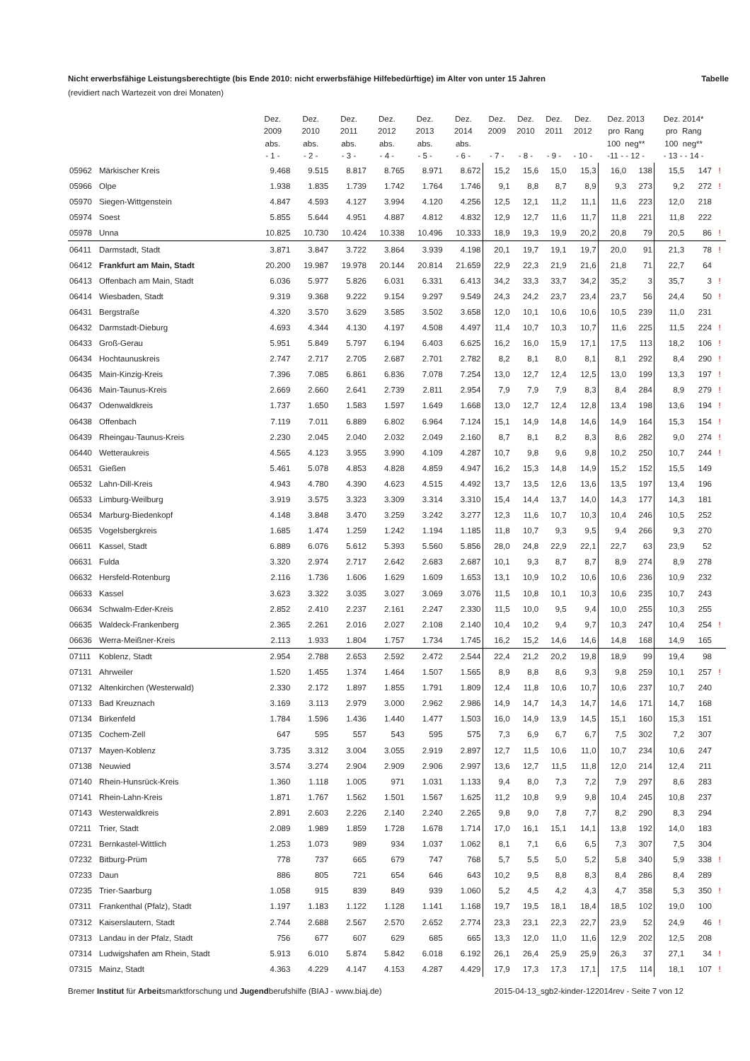Nicht erwerbsfähige Leistungsberechtigte (bis Ende 2010: nicht erwerbsfähige Hilfebedürftige) im Alter von unter 15 Jahren Tabelle
(revidiert nach Wartezeit von drei Monaten)
| | | Dez. 2009 abs. - 1 - | Dez. 2010 abs. - 2 - | Dez. 2011 abs. - 3 - | Dez. 2012 abs. - 4 - | Dez. 2013 abs. - 5 - | Dez. 2014 abs. - 6 - | Dez. 2009 - 7 - | Dez. 2010 - 8 - | Dez. 2011 - 9 - | Dez. 2012 - 10 - | Dez. 2013 pro Rang 100 neg** -11 - - 12 - | | Dez. 2014* pro Rang 100 neg** - 13 - - 14 - | | |
| --- | --- | --- | --- | --- | --- | --- | --- | --- | --- | --- | --- | --- | --- | --- | --- | --- |
| 05962 | Märkischer Kreis | 9.468 | 9.515 | 8.817 | 8.765 | 8.971 | 8.672 | 15,2 | 15,6 | 15,0 | 15,3 | 16,0 | 138 | 15,5 | 147 | ! |
| 05966 | Olpe | 1.938 | 1.835 | 1.739 | 1.742 | 1.764 | 1.746 | 9,1 | 8,8 | 8,7 | 8,9 | 9,3 | 273 | 9,2 | 272 | ! |
| 05970 | Siegen-Wittgenstein | 4.847 | 4.593 | 4.127 | 3.994 | 4.120 | 4.256 | 12,5 | 12,1 | 11,2 | 11,1 | 11,6 | 223 | 12,0 | 218 | |
| 05974 | Soest | 5.855 | 5.644 | 4.951 | 4.887 | 4.812 | 4.832 | 12,9 | 12,7 | 11,6 | 11,7 | 11,8 | 221 | 11,8 | 222 | |
| 05978 | Unna | 10.825 | 10.730 | 10.424 | 10.338 | 10.496 | 10.333 | 18,9 | 19,3 | 19,9 | 20,2 | 20,8 | 79 | 20,5 | 86 | ! |
| 06411 | Darmstadt, Stadt | 3.871 | 3.847 | 3.722 | 3.864 | 3.939 | 4.198 | 20,1 | 19,7 | 19,1 | 19,7 | 20,0 | 91 | 21,3 | 78 | ! |
| 06412 | Frankfurt am Main, Stadt | 20.200 | 19.987 | 19.978 | 20.144 | 20.814 | 21.659 | 22,9 | 22,3 | 21,9 | 21,6 | 21,8 | 71 | 22,7 | 64 | |
| 06413 | Offenbach am Main, Stadt | 6.036 | 5.977 | 5.826 | 6.031 | 6.331 | 6.413 | 34,2 | 33,3 | 33,7 | 34,2 | 35,2 | 3 | 35,7 | 3 | ! |
| 06414 | Wiesbaden, Stadt | 9.319 | 9.368 | 9.222 | 9.154 | 9.297 | 9.549 | 24,3 | 24,2 | 23,7 | 23,4 | 23,7 | 56 | 24,4 | 50 | ! |
| 06431 | Bergstraße | 4.320 | 3.570 | 3.629 | 3.585 | 3.502 | 3.658 | 12,0 | 10,1 | 10,6 | 10,6 | 10,5 | 239 | 11,0 | 231 | |
| 06432 | Darmstadt-Dieburg | 4.693 | 4.344 | 4.130 | 4.197 | 4.508 | 4.497 | 11,4 | 10,7 | 10,3 | 10,7 | 11,6 | 225 | 11,5 | 224 | ! |
| 06433 | Groß-Gerau | 5.951 | 5.849 | 5.797 | 6.194 | 6.403 | 6.625 | 16,2 | 16,0 | 15,9 | 17,1 | 17,5 | 113 | 18,2 | 106 | ! |
| 06434 | Hochtaunuskreis | 2.747 | 2.717 | 2.705 | 2.687 | 2.701 | 2.782 | 8,2 | 8,1 | 8,0 | 8,1 | 8,1 | 292 | 8,4 | 290 | ! |
| 06435 | Main-Kinzig-Kreis | 7.396 | 7.085 | 6.861 | 6.836 | 7.078 | 7.254 | 13,0 | 12,7 | 12,4 | 12,5 | 13,0 | 199 | 13,3 | 197 | ! |
| 06436 | Main-Taunus-Kreis | 2.669 | 2.660 | 2.641 | 2.739 | 2.811 | 2.954 | 7,9 | 7,9 | 7,9 | 8,3 | 8,4 | 284 | 8,9 | 279 | ! |
| 06437 | Odenwaldkreis | 1.737 | 1.650 | 1.583 | 1.597 | 1.649 | 1.668 | 13,0 | 12,7 | 12,4 | 12,8 | 13,4 | 198 | 13,6 | 194 | ! |
| 06438 | Offenbach | 7.119 | 7.011 | 6.889 | 6.802 | 6.964 | 7.124 | 15,1 | 14,9 | 14,8 | 14,6 | 14,9 | 164 | 15,3 | 154 | ! |
| 06439 | Rheingau-Taunus-Kreis | 2.230 | 2.045 | 2.040 | 2.032 | 2.049 | 2.160 | 8,7 | 8,1 | 8,2 | 8,3 | 8,6 | 282 | 9,0 | 274 | ! |
| 06440 | Wetteraukreis | 4.565 | 4.123 | 3.955 | 3.990 | 4.109 | 4.287 | 10,7 | 9,8 | 9,6 | 9,8 | 10,2 | 250 | 10,7 | 244 | ! |
| 06531 | Gießen | 5.461 | 5.078 | 4.853 | 4.828 | 4.859 | 4.947 | 16,2 | 15,3 | 14,8 | 14,9 | 15,2 | 152 | 15,5 | 149 | |
| 06532 | Lahn-Dill-Kreis | 4.943 | 4.780 | 4.390 | 4.623 | 4.515 | 4.492 | 13,7 | 13,5 | 12,6 | 13,6 | 13,5 | 197 | 13,4 | 196 | |
| 06533 | Limburg-Weilburg | 3.919 | 3.575 | 3.323 | 3.309 | 3.314 | 3.310 | 15,4 | 14,4 | 13,7 | 14,0 | 14,3 | 177 | 14,3 | 181 | |
| 06534 | Marburg-Biedenkopf | 4.148 | 3.848 | 3.470 | 3.259 | 3.242 | 3.277 | 12,3 | 11,6 | 10,7 | 10,3 | 10,4 | 246 | 10,5 | 252 | |
| 06535 | Vogelsbergkreis | 1.685 | 1.474 | 1.259 | 1.242 | 1.194 | 1.185 | 11,8 | 10,7 | 9,3 | 9,5 | 9,4 | 266 | 9,3 | 270 | |
| 06611 | Kassel, Stadt | 6.889 | 6.076 | 5.612 | 5.393 | 5.560 | 5.856 | 28,0 | 24,8 | 22,9 | 22,1 | 22,7 | 63 | 23,9 | 52 | |
| 06631 | Fulda | 3.320 | 2.974 | 2.717 | 2.642 | 2.683 | 2.687 | 10,1 | 9,3 | 8,7 | 8,7 | 8,9 | 274 | 8,9 | 278 | |
| 06632 | Hersfeld-Rotenburg | 2.116 | 1.736 | 1.606 | 1.629 | 1.609 | 1.653 | 13,1 | 10,9 | 10,2 | 10,6 | 10,6 | 236 | 10,9 | 232 | |
| 06633 | Kassel | 3.623 | 3.322 | 3.035 | 3.027 | 3.069 | 3.076 | 11,5 | 10,8 | 10,1 | 10,3 | 10,6 | 235 | 10,7 | 243 | |
| 06634 | Schwalm-Eder-Kreis | 2.852 | 2.410 | 2.237 | 2.161 | 2.247 | 2.330 | 11,5 | 10,0 | 9,5 | 9,4 | 10,0 | 255 | 10,3 | 255 | |
| 06635 | Waldeck-Frankenberg | 2.365 | 2.261 | 2.016 | 2.027 | 2.108 | 2.140 | 10,4 | 10,2 | 9,4 | 9,7 | 10,3 | 247 | 10,4 | 254 | ! |
| 06636 | Werra-Meißner-Kreis | 2.113 | 1.933 | 1.804 | 1.757 | 1.734 | 1.745 | 16,2 | 15,2 | 14,6 | 14,6 | 14,8 | 168 | 14,9 | 165 | |
| 07111 | Koblenz, Stadt | 2.954 | 2.788 | 2.653 | 2.592 | 2.472 | 2.544 | 22,4 | 21,2 | 20,2 | 19,8 | 18,9 | 99 | 19,4 | 98 | |
| 07131 | Ahrweiler | 1.520 | 1.455 | 1.374 | 1.464 | 1.507 | 1.565 | 8,9 | 8,8 | 8,6 | 9,3 | 9,8 | 259 | 10,1 | 257 | ! |
| 07132 | Altenkirchen (Westerwald) | 2.330 | 2.172 | 1.897 | 1.855 | 1.791 | 1.809 | 12,4 | 11,8 | 10,6 | 10,7 | 10,6 | 237 | 10,7 | 240 | |
| 07133 | Bad Kreuznach | 3.169 | 3.113 | 2.979 | 3.000 | 2.962 | 2.986 | 14,9 | 14,7 | 14,3 | 14,7 | 14,6 | 171 | 14,7 | 168 | |
| 07134 | Birkenfeld | 1.784 | 1.596 | 1.436 | 1.440 | 1.477 | 1.503 | 16,0 | 14,9 | 13,9 | 14,5 | 15,1 | 160 | 15,3 | 151 | |
| 07135 | Cochem-Zell | 647 | 595 | 557 | 543 | 595 | 575 | 7,3 | 6,9 | 6,7 | 6,7 | 7,5 | 302 | 7,2 | 307 | |
| 07137 | Mayen-Koblenz | 3.735 | 3.312 | 3.004 | 3.055 | 2.919 | 2.897 | 12,7 | 11,5 | 10,6 | 11,0 | 10,7 | 234 | 10,6 | 247 | |
| 07138 | Neuwied | 3.574 | 3.274 | 2.904 | 2.909 | 2.906 | 2.997 | 13,6 | 12,7 | 11,5 | 11,8 | 12,0 | 214 | 12,4 | 211 | |
| 07140 | Rhein-Hunsrück-Kreis | 1.360 | 1.118 | 1.005 | 971 | 1.031 | 1.133 | 9,4 | 8,0 | 7,3 | 7,2 | 7,9 | 297 | 8,6 | 283 | |
| 07141 | Rhein-Lahn-Kreis | 1.871 | 1.767 | 1.562 | 1.501 | 1.567 | 1.625 | 11,2 | 10,8 | 9,9 | 9,8 | 10,4 | 245 | 10,8 | 237 | |
| 07143 | Westerwaldkreis | 2.891 | 2.603 | 2.226 | 2.140 | 2.240 | 2.265 | 9,8 | 9,0 | 7,8 | 7,7 | 8,2 | 290 | 8,3 | 294 | |
| 07211 | Trier, Stadt | 2.089 | 1.989 | 1.859 | 1.728 | 1.678 | 1.714 | 17,0 | 16,1 | 15,1 | 14,1 | 13,8 | 192 | 14,0 | 183 | |
| 07231 | Bernkastel-Wittlich | 1.253 | 1.073 | 989 | 934 | 1.037 | 1.062 | 8,1 | 7,1 | 6,6 | 6,5 | 7,3 | 307 | 7,5 | 304 | |
| 07232 | Bitburg-Prüm | 778 | 737 | 665 | 679 | 747 | 768 | 5,7 | 5,5 | 5,0 | 5,2 | 5,8 | 340 | 5,9 | 338 | ! |
| 07233 | Daun | 886 | 805 | 721 | 654 | 646 | 643 | 10,2 | 9,5 | 8,8 | 8,3 | 8,4 | 286 | 8,4 | 289 | |
| 07235 | Trier-Saarburg | 1.058 | 915 | 839 | 849 | 939 | 1.060 | 5,2 | 4,5 | 4,2 | 4,3 | 4,7 | 358 | 5,3 | 350 | ! |
| 07311 | Frankenthal (Pfalz), Stadt | 1.197 | 1.183 | 1.122 | 1.128 | 1.141 | 1.168 | 19,7 | 19,5 | 18,1 | 18,4 | 18,5 | 102 | 19,0 | 100 | |
| 07312 | Kaiserslautern, Stadt | 2.744 | 2.688 | 2.567 | 2.570 | 2.652 | 2.774 | 23,3 | 23,1 | 22,3 | 22,7 | 23,9 | 52 | 24,9 | 46 | ! |
| 07313 | Landau in der Pfalz, Stadt | 756 | 677 | 607 | 629 | 685 | 665 | 13,3 | 12,0 | 11,0 | 11,6 | 12,9 | 202 | 12,5 | 208 | |
| 07314 | Ludwigshafen am Rhein, Stadt | 5.913 | 6.010 | 5.874 | 5.842 | 6.018 | 6.192 | 26,1 | 26,4 | 25,9 | 25,9 | 26,3 | 37 | 27,1 | 34 | ! |
| 07315 | Mainz, Stadt | 4.363 | 4.229 | 4.147 | 4.153 | 4.287 | 4.429 | 17,9 | 17,3 | 17,3 | 17,1 | 17,5 | 114 | 18,1 | 107 | ! |
Bremer Institut für Arbeitsmarktforschung und Jugendberufshilfe (BIAJ - www.biaj.de) 2015-04-13_sgb2-kinder-122014rev - Seite 7 von 12